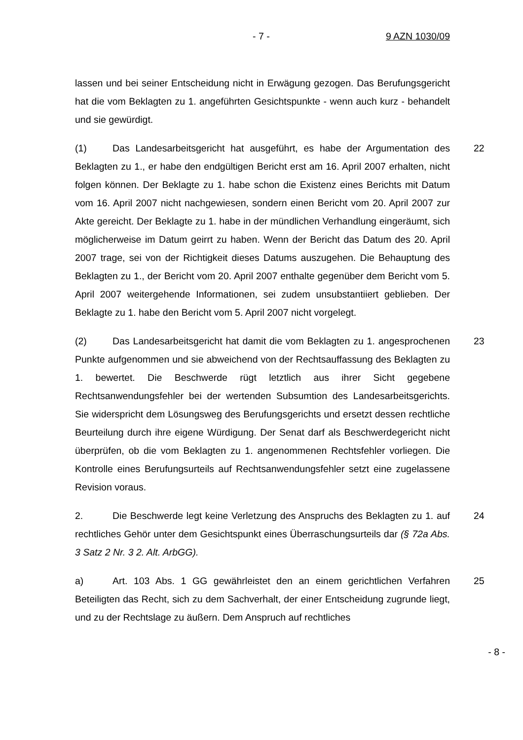- 7 - 9 AZN 1030/09
lassen und bei seiner Entscheidung nicht in Erwägung gezogen. Das Berufungsgericht hat die vom Beklagten zu 1. angeführten Gesichtspunkte - wenn auch kurz - behandelt und sie gewürdigt.
(1) Das Landesarbeitsgericht hat ausgeführt, es habe der Argumentation des Beklagten zu 1., er habe den endgültigen Bericht erst am 16. April 2007 erhalten, nicht folgen können. Der Beklagte zu 1. habe schon die Existenz eines Berichts mit Datum vom 16. April 2007 nicht nachgewiesen, sondern einen Bericht vom 20. April 2007 zur Akte gereicht. Der Beklagte zu 1. habe in der mündlichen Verhandlung eingeräumt, sich möglicherweise im Datum geirrt zu haben. Wenn der Bericht das Datum des 20. April 2007 trage, sei von der Richtigkeit dieses Datums auszugehen. Die Behauptung des Beklagten zu 1., der Bericht vom 20. April 2007 enthalte gegenüber dem Bericht vom 5. April 2007 weitergehende Informationen, sei zudem unsubstantiiert geblieben. Der Beklagte zu 1. habe den Bericht vom 5. April 2007 nicht vorgelegt. 22
(2) Das Landesarbeitsgericht hat damit die vom Beklagten zu 1. angesprochenen Punkte aufgenommen und sie abweichend von der Rechtsauffassung des Beklagten zu 1. bewertet. Die Beschwerde rügt letztlich aus ihrer Sicht gegebene Rechtsanwendungsfehler bei der wertenden Subsumtion des Landesarbeitsgerichts. Sie widerspricht dem Lösungsweg des Berufungsgerichts und ersetzt dessen rechtliche Beurteilung durch ihre eigene Würdigung. Der Senat darf als Beschwerdegericht nicht überprüfen, ob die vom Beklagten zu 1. angenommenen Rechtsfehler vorliegen. Die Kontrolle eines Berufungsurteils auf Rechtsanwendungsfehler setzt eine zugelassene Revision voraus. 23
2. Die Beschwerde legt keine Verletzung des Anspruchs des Beklagten zu 1. auf rechtliches Gehör unter dem Gesichtspunkt eines Überraschungsurteils dar (§ 72a Abs. 3 Satz 2 Nr. 3 2. Alt. ArbGG). 24
a) Art. 103 Abs. 1 GG gewährleistet den an einem gerichtlichen Verfahren Beteiligten das Recht, sich zu dem Sachverhalt, der einer Entscheidung zugrunde liegt, und zu der Rechtslage zu äußern. Dem Anspruch auf rechtliches 25
- 8 -